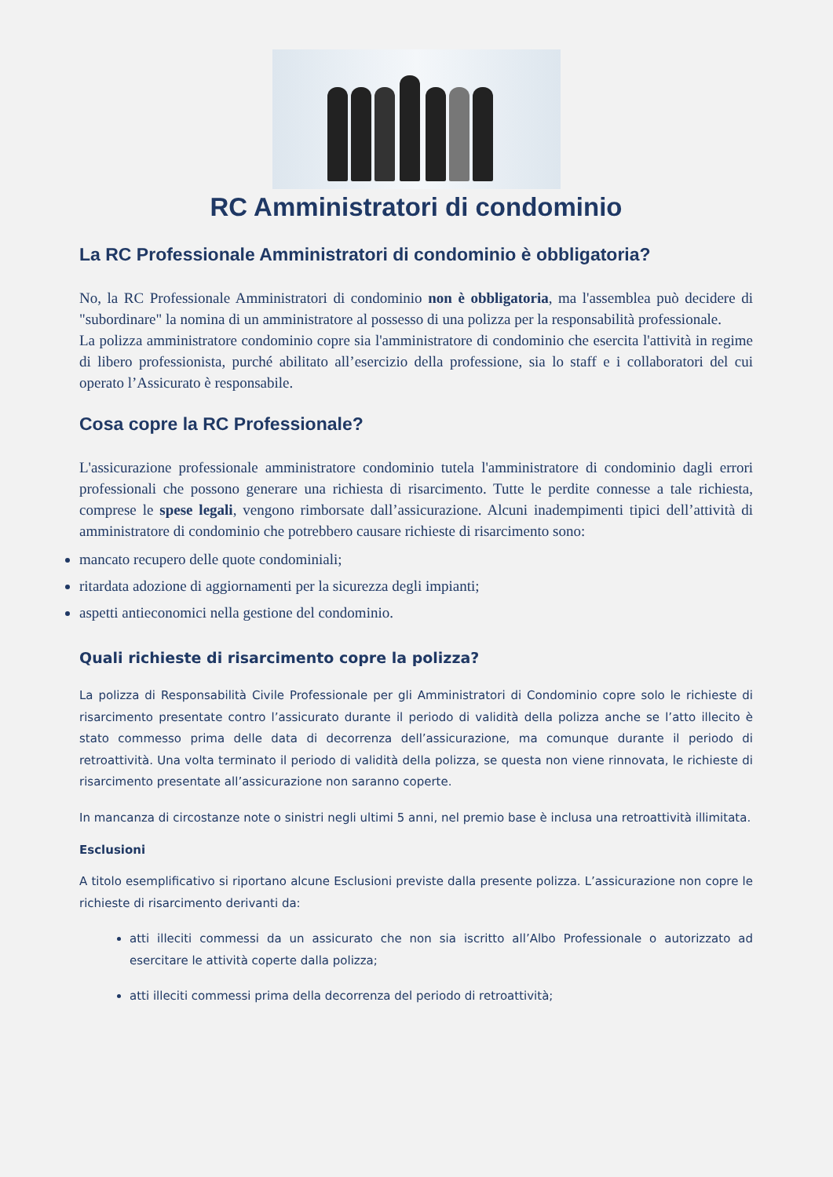RC Amministratori di condominio
La RC Professionale Amministratori di condominio è obbligatoria?
No, la RC Professionale Amministratori di condominio non è obbligatoria, ma l'assemblea può decidere di "subordinare" la nomina di un amministratore al possesso di una polizza per la responsabilità professionale.
La polizza amministratore condominio copre sia l'amministratore di condominio che esercita l'attività in regime di libero professionista, purché abilitato all’esercizio della professione, sia lo staff e i collaboratori del cui operato l’Assicurato è responsabile.
Cosa copre la RC Professionale?
L'assicurazione professionale amministratore condominio tutela l'amministratore di condominio dagli errori professionali che possono generare una richiesta di risarcimento. Tutte le perdite connesse a tale richiesta, comprese le spese legali, vengono rimborsate dall’assicurazione. Alcuni inadempimenti tipici dell’attività di amministratore di condominio che potrebbero causare richieste di risarcimento sono:
mancato recupero delle quote condominiali;
ritardata adozione di aggiornamenti per la sicurezza degli impianti;
aspetti antieconomici nella gestione del condominio.
Quali richieste di risarcimento copre la polizza?
La polizza di Responsabilità Civile Professionale per gli Amministratori di Condominio copre solo le richieste di risarcimento presentate contro l’assicurato durante il periodo di validità della polizza anche se l’atto illecito è stato commesso prima delle data di decorrenza dell’assicurazione, ma comunque durante il periodo di retroattività. Una volta terminato il periodo di validità della polizza, se questa non viene rinnovata, le richieste di risarcimento presentate all’assicurazione non saranno coperte.
In mancanza di circostanze note o sinistri negli ultimi 5 anni, nel premio base è inclusa una retroattività illimitata.
Esclusioni
A titolo esemplificativo si riportano alcune Esclusioni previste dalla presente polizza. L’assicurazione non copre le richieste di risarcimento derivanti da:
atti illeciti commessi da un assicurato che non sia iscritto all’Albo Professionale o autorizzato ad esercitare le attività coperte dalla polizza;
atti illeciti commessi prima della decorrenza del periodo di retroattività;